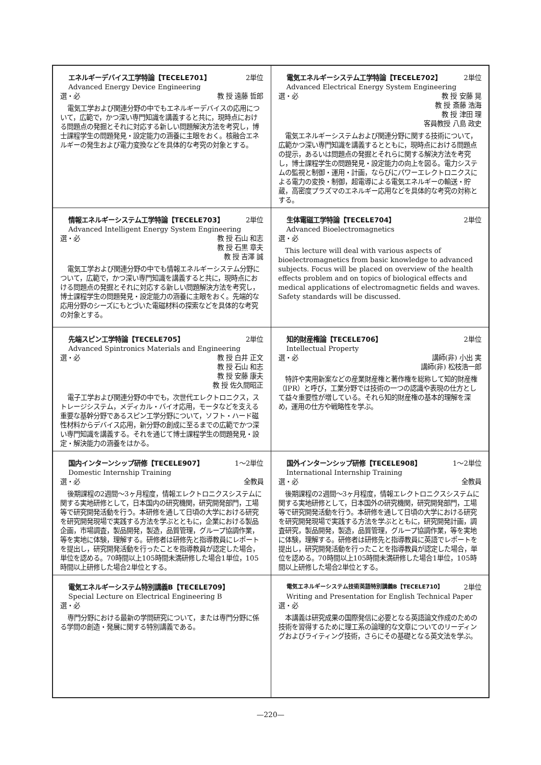| エネルギーデバイス工学特論【TECELE701】 2単位 Advanced Energy Device Engineering 選・必 教 授 遠藤 哲郎 電気工学および関連分野の中でもエネルギーデバイスの応用について，広範で，かつ深い専門知識を講義すると共に，現時点における問題点の発掘とそれに対応する新しい問題解決方法を考究し，博士課程学生の問題発見・設定能力の涵養に主眼をおく。核融合エネルギーの発生および電力変換などを具体的な考究の対象とする。 | 電気エネルギーシステム工学特論【TECELE702】 2単位 Advanced Electrical Energy System Engineering 選・必 教 授 安藤 晃 教 授 斎藤 浩海 教 授 津田 理 客員教授 八島 政史 電気エネルギーシステムおよび関連分野に関する技術について，広範かつ深い専門知識を講義するとともに，現時点における問題点の提示，あるいは問題点の発掘とそれらに関する解決方法を考究し，博士課程学生の問題発見・設定能力の向上を図る。電力システムの監視と制御・運用・計画，ならびにパワーエレクトロニクスによる電力の変換・制御，超電導による電気エネルギーの輸送・貯蔵，高密度プラズマのエネルギー応用などを具体的な考究の対称とする。 |
| 情報エネルギーシステム工学特論【TECELE703】 2単位 Advanced Intelligent Energy System Engineering 選・必 教 授 石山 和志 教 授 石黒 章夫 教 授 吉澤 誠 電気工学および関連分野の中でも情報エネルギーシステム分野について，広範で，かつ深い専門知識を講義すると共に，現時点における問題点の発掘とそれに対応する新しい問題解決方法を考究し，博士課程学生の問題発見・設定能力の涵養に主眼をおく。先端的な応用分野のシーズにもとづいた電磁材料の探索などを具体的な考究の対象とする。 | 生体電磁工学特論【TECELE704】 2単位 Advanced Bioelectromagnetics 選・必 This lecture will deal with various aspects of bioelectromagnetics from basic knowledge to advanced subjects. Focus will be placed on overview of the health effects problem and on topics of biological effects and medical applications of electromagnetic fields and waves. Safety standards will be discussed. |
| 先端スピン工学特論【TECELE705】 2単位 Advanced Spintronics Materials and Engineering 選・必 教 授 白井 正文 教 授 石山 和志 教 授 安藤 康夫 教 授 佐久間昭正 電子工学および関連分野の中でも，次世代エレクトロニクス，ストレージシステム，メディカル・バイオ応用，モータなどを支える重要な基幹分野であるスピン工学分野について，ソフト・ハード磁性材料からデバイス応用，新分野の創成に至るまでの広範でかつ深い専門知識を講義する。それを通じて博士課程学生の問題発見・設定・解決能力の涵養をはかる。 | 知的財産権論【TECELE706】 2単位 Intellectual Property 選・必 講師(非) 小出 実 講師(非) 松枝浩一郎 特許や実用新案などの産業財産権と著作権を総称して知的財産権（IPR）と呼び，工業分野では技術の一つの認識や表現の仕方として益々重要性が増している。それら知的財産権の基本的理解を深め，運用の仕方や戦略性を学ぶ。 |
| 国内インターンシップ研修【TECELE907】 1～2単位 Domestic Internship Training 選・必 全教員 後期課程の2週間～3ヶ月程度，情報エレクトロニクスシステムに関する実地研修として，日本国内の研究機関，研究開発部門，工場等で研究開発活動を行う。本研修を通して日頃の大学における研究を研究開発現場で実践する方法を学ぶとともに，企業における製品企画，市場調査，製品開発，製造，品質管理，グループ協調作業，等を実地に体験，理解する。研修者は研修先と指導教員にレポートを提出し，研究開発活動を行ったことを指導教員が認定した場合，単位を認める。70時間以上105時間未満研修した場合1単位，105時間以上研修した場合2単位とする。 | 国外インターンシップ研修【TECELE908】 1～2単位 International Internship Training 選・必 全教員 後期課程の2週間～3ヶ月程度，情報エレクトロニクスシステムに関する実地研修として，日本国外の研究機関，研究開発部門，工場等で研究開発活動を行う。本研修を通して日頃の大学における研究を研究開発現場で実践する方法を学ぶとともに，研究開発計画，調査研究，製品開発，製造，品質管理，グループ協調作業，等を実地に体験，理解する。研修者は研修先と指導教員に英語でレポートを提出し，研究開発活動を行ったことを指導教員が認定した場合，単位を認める。70時間以上105時間未満研修した場合1単位，105時間以上研修した場合2単位とする。 |
| 電気エネルギーシステム特別講義B【TECELE709】 Special Lecture on Electrical Engineering B 選・必 専門分野における最新の学問研究について，または専門分野に係る学問の創造・発展に関する特別講義である。 | 電気エネルギーシステム技術英語特別講義B【TECELE710】 2単位 Writing and Presentation for English Technical Paper 選・必 本講義は研究成果の国際発信に必要となる英語論文作成のための技術を習得するために理工系の論理的な文章についてのリーディングおよびライティング技術，さらにその基礎となる英文法を学ぶ。 |
—220—